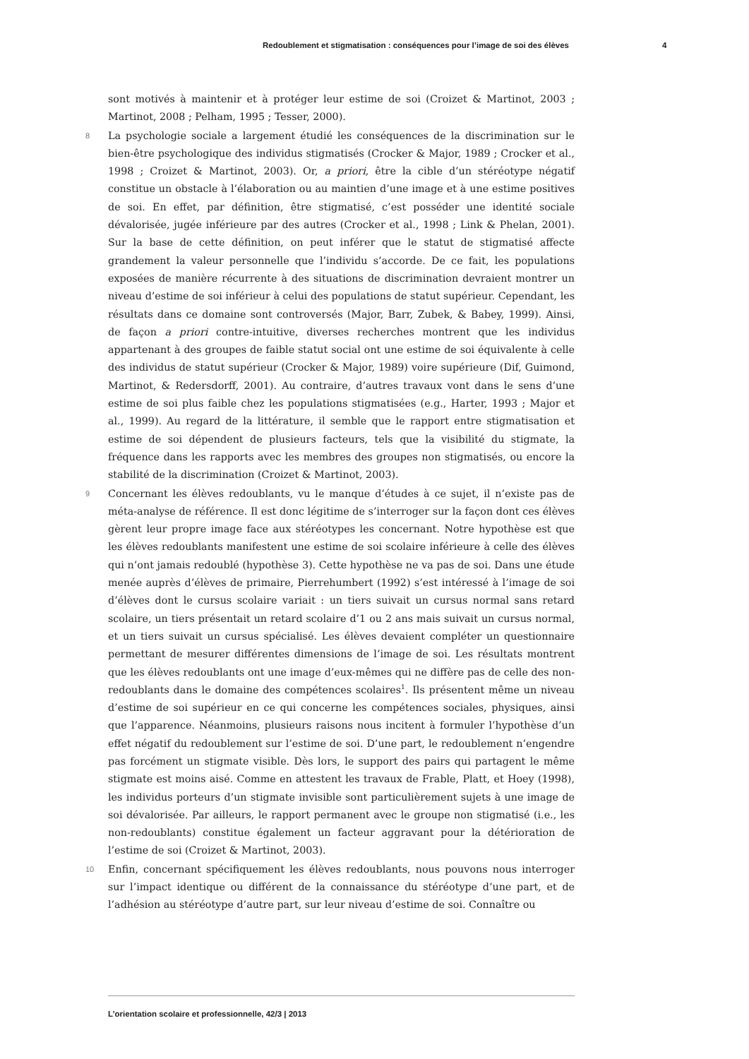Redoublement et stigmatisation : conséquences pour l’image de soi des élèves 4
sont motivés à maintenir et à protéger leur estime de soi (Croizet & Martinot, 2003 ; Martinot, 2008 ; Pelham, 1995 ; Tesser, 2000).
8 La psychologie sociale a largement étudié les conséquences de la discrimination sur le bien-être psychologique des individus stigmatisés (Crocker & Major, 1989 ; Crocker et al., 1998 ; Croizet & Martinot, 2003). Or, a priori, être la cible d’un stéréotype négatif constitue un obstacle à l’élaboration ou au maintien d’une image et à une estime positives de soi. En effet, par définition, être stigmatisé, c’est posséder une identité sociale dévalorisée, jugée inférieure par des autres (Crocker et al., 1998 ; Link & Phelan, 2001). Sur la base de cette définition, on peut inférer que le statut de stigmatisé affecte grandement la valeur personnelle que l’individu s’accorde. De ce fait, les populations exposées de manière récurrente à des situations de discrimination devraient montrer un niveau d’estime de soi inférieur à celui des populations de statut supérieur. Cependant, les résultats dans ce domaine sont controversés (Major, Barr, Zubek, & Babey, 1999). Ainsi, de façon a priori contre-intuitive, diverses recherches montrent que les individus appartenant à des groupes de faible statut social ont une estime de soi équivalente à celle des individus de statut supérieur (Crocker & Major, 1989) voire supérieure (Dif, Guimond, Martinot, & Redersdorff, 2001). Au contraire, d’autres travaux vont dans le sens d’une estime de soi plus faible chez les populations stigmatisées (e.g., Harter, 1993 ; Major et al., 1999). Au regard de la littérature, il semble que le rapport entre stigmatisation et estime de soi dépendent de plusieurs facteurs, tels que la visibilité du stigmate, la fréquence dans les rapports avec les membres des groupes non stigmatisés, ou encore la stabilité de la discrimination (Croizet & Martinot, 2003).
9 Concernant les élèves redoublants, vu le manque d’études à ce sujet, il n’existe pas de méta-analyse de référence. Il est donc légitime de s’interroger sur la façon dont ces élèves gèrent leur propre image face aux stéréotypes les concernant. Notre hypothèse est que les élèves redoublants manifestent une estime de soi scolaire inférieure à celle des élèves qui n’ont jamais redoublé (hypothèse 3). Cette hypothèse ne va pas de soi. Dans une étude menée auprès d’élèves de primaire, Pierrehumbert (1992) s’est intéressé à l’image de soi d’élèves dont le cursus scolaire variait : un tiers suivait un cursus normal sans retard scolaire, un tiers présentait un retard scolaire d’1 ou 2 ans mais suivait un cursus normal, et un tiers suivait un cursus spécialisé. Les élèves devaient compléter un questionnaire permettant de mesurer différentes dimensions de l’image de soi. Les résultats montrent que les élèves redoublants ont une image d’eux-mêmes qui ne diffère pas de celle des non-redoublants dans le domaine des compétences scolaires<sup>1</sup>. Ils présentent même un niveau d’estime de soi supérieur en ce qui concerne les compétences sociales, physiques, ainsi que l’apparence. Néanmoins, plusieurs raisons nous incitent à formuler l’hypothèse d’un effet négatif du redoublement sur l’estime de soi. D’une part, le redoublement n’engendre pas forcément un stigmate visible. Dès lors, le support des pairs qui partagent le même stigmate est moins aisé. Comme en attestent les travaux de Frable, Platt, et Hoey (1998), les individus porteurs d’un stigmate invisible sont particulièrement sujets à une image de soi dévalorisée. Par ailleurs, le rapport permanent avec le groupe non stigmatisé (i.e., les non-redoublants) constitue également un facteur aggravant pour la détérioration de l’estime de soi (Croizet & Martinot, 2003).
10 Enfin, concernant spécifiquement les élèves redoublants, nous pouvons nous interroger sur l’impact identique ou différent de la connaissance du stéréotype d’une part, et de l’adhésion au stéréotype d’autre part, sur leur niveau d’estime de soi. Connaître ou
L’orientation scolaire et professionnelle, 42/3 | 2013